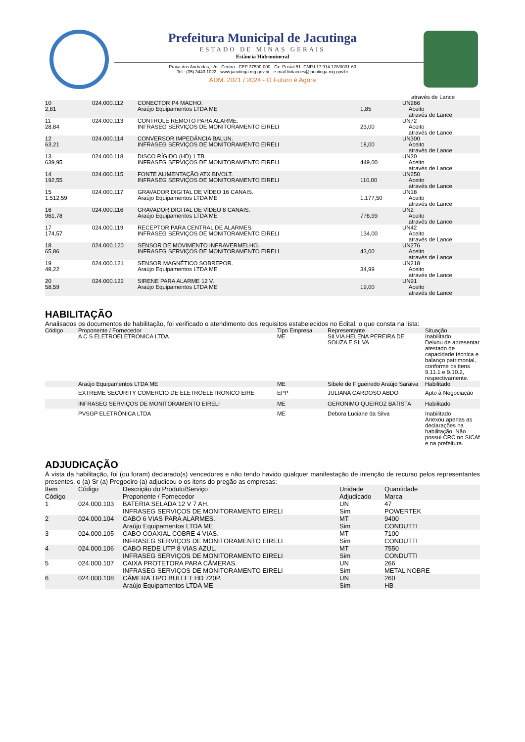Prefeitura Municipal de Jacutinga
ESTADO DE MINAS GERAIS
Estância Hidromineral
Praça dos Andradas, s/n - Centro - CEP 37590-000 - Cx. Postal 51- CNPJ 17.914.128/0001-63
Tel.: (35) 3443 1022 - www.jacutinga.mg.gov.br - e-mail licitacoes@jacutinga.mg.gov.br
ADM. 2021 / 2024 - O Futuro é Agora
| | | | | através de Lance |
| 10 2,81 | 024.000.112 | CONECTOR P4 MACHO. Araújo Equipamentos LTDA ME | 1,85 | UN266 Aceito através de Lance |
| 11 28,84 | 024.000.113 | CONTROLE REMOTO PARA ALARME. INFRASEG SERVIÇOS DE MONITORAMENTO EIRELI | 23,00 | UN72 Aceito através de Lance |
| 12 63,21 | 024.000.114 | CONVERSOR IMPEDÂNCIA BALUN. INFRASEG SERVIÇOS DE MONITORAMENTO EIRELI | 18,00 | UN300 Aceito através de Lance |
| 13 639,95 | 024.000.118 | DISCO RÍGIDO (HD) 1 TB. INFRASEG SERVIÇOS DE MONITORAMENTO EIRELI | 449,00 | UN20 Aceito através de Lance |
| 14 192,55 | 024.000.115 | FONTE ALIMENTAÇÃO ATX BIVOLT. INFRASEG SERVIÇOS DE MONITORAMENTO EIRELI | 110,00 | UN250 Aceito através de Lance |
| 15 1.512,59 | 024.000.117 | GRAVADOR DIGITAL DE VÍDEO 16 CANAIS. Araújo Equipamentos LTDA ME | 1.177,50 | UN18 Aceito através de Lance |
| 16 961,78 | 024.000.116 | GRAVADOR DIGITAL DE VÍDEO 8 CANAIS. Araújo Equipamentos LTDA ME | 778,99 | UN2 Aceito através de Lance |
| 17 174,57 | 024.000.119 | RECEPTOR PARA CENTRAL DE ALARMES. INFRASEG SERVIÇOS DE MONITORAMENTO EIRELI | 134,00 | UN42 Aceito através de Lance |
| 18 65,86 | 024.000.120 | SENSOR DE MOVIMENTO INFRAVERMELHO. INFRASEG SERVIÇOS DE MONITORAMENTO EIRELI | 43,00 | UN276 Aceito através de Lance |
| 19 48,22 | 024.000.121 | SENSOR MAGNÉTICO SOBREPOR. Araújo Equipamentos LTDA ME | 34,99 | UN218 Aceito através de Lance |
| 20 58,59 | 024.000.122 | SIRENE PARA ALARME 12 V. Araújo Equipamentos LTDA ME | 19,00 | UN91 Aceito através de Lance |
HABILITAÇÃO
Analisados os documentos de habilitação, foi verificado o atendimento dos requisitos estabelecidos no Edital, o que consta na lista:
| Código | Proponente / Fornecedor | Tipo Empresa | Representante | Situação |
| --- | --- | --- | --- | --- |
| | A C S ELETROELETRONICA LTDA | ME | SILVIA HELENA PEREIRA DE SOUZA E SILVA | Inabilitado Deixou de apresentar atestado de capacidade técnica e balanço patrimonial, conforme os itens 9.11.1 e 9.10.2, respectivamente. |
| | Araújo Equipamentos LTDA ME | ME | Sibele de Figueiredo Araújo Saraiva | Habilitado |
| | EXTREME SECURITY COMERCIO DE ELETROELETRONICO EIRE | EPP | JULIANA CARDOSO ABDO | Apto à Negociação |
| | INFRASEG SERVIÇOS DE MONITORAMENTO EIRELI | ME | GERONIMO QUEIROZ BATISTA | Habilitado |
| | PVSGP ELETRÔNICA LTDA | ME | Debora Luciane da Silva | Inabilitado Anexou apenas as declarações na habilitação. Não possui CRC no SICAf e na prefeitura. |
ADJUDICAÇÃO
À vista da habilitação, foi (ou foram) declarado(s) vencedores e não tendo havido qualquer manifestação de intenção de recurso pelos representantes presentes, o (a) Sr (a) Pregoeiro (a) adjudicou o os itens do pregão as empresas:
| Item Código | Código | Descrição do Produto/Serviço Proponente / Fornecedor | Unidade Adjudicado | Quantidade Marca |
| --- | --- | --- | --- | --- |
| 1 | 024.000.103 | BATERIA SELADA 12 V 7 AH. INFRASEG SERVIÇOS DE MONITORAMENTO EIRELI | UN Sim | 47 POWERTEK |
| 2 | 024.000.104 | CABO 6 VIAS PARA ALARMES. Araújo Equipamentos LTDA ME | MT Sim | 9400 CONDUTTI |
| 3 | 024.000.105 | CABO COAXIAL COBRE 4 VIAS. INFRASEG SERVIÇOS DE MONITORAMENTO EIRELI | MT Sim | 7100 CONDUTTI |
| 4 | 024.000.106 | CABO REDE UTP 8 VIAS AZUL. INFRASEG SERVIÇOS DE MONITORAMENTO EIRELI | MT Sim | 7550 CONDUTTI |
| 5 | 024.000.107 | CAIXA PROTETORA PARA CÂMERAS. INFRASEG SERVIÇOS DE MONITORAMENTO EIRELI | UN Sim | 266 METAL NOBRE |
| 6 | 024.000.108 | CÂMERA TIPO BULLET HD 720P. Araújo Equipamentos LTDA ME | UN Sim | 260 HB |